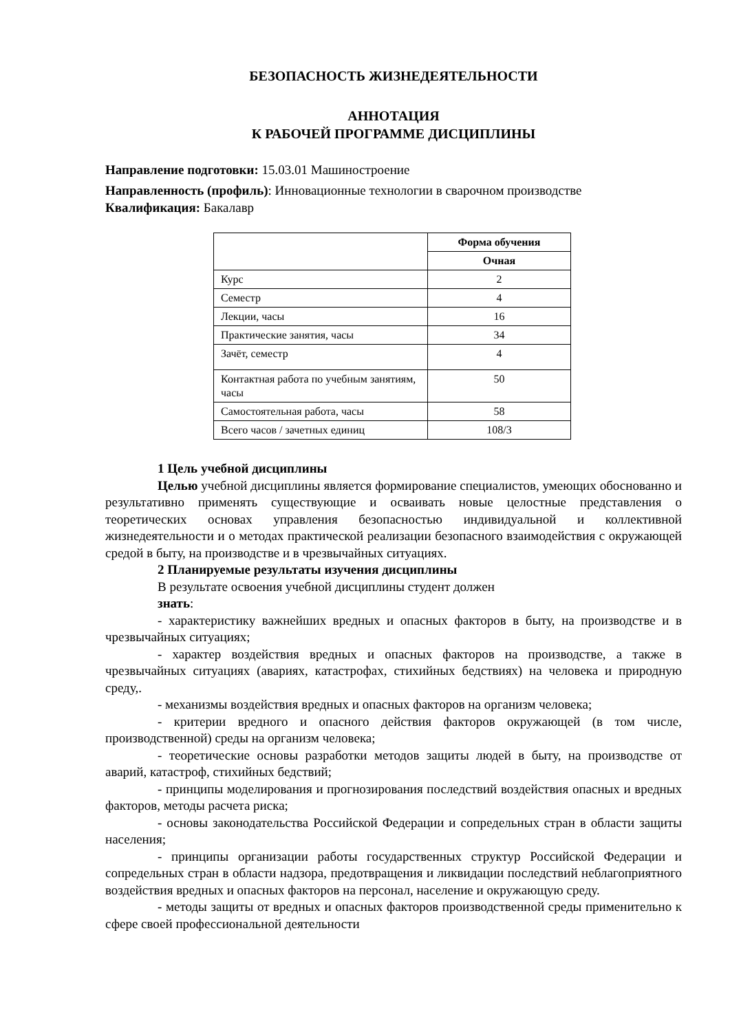БЕЗОПАСНОСТЬ ЖИЗНЕДЕЯТЕЛЬНОСТИ
АННОТАЦИЯ
К РАБОЧЕЙ ПРОГРАММЕ ДИСЦИПЛИНЫ
Направление подготовки: 15.03.01 Машиностроение
Направленность (профиль): Инновационные технологии в сварочном производстве
Квалификация: Бакалавр
| | Форма обучения |
| | Очная |
| Курс | 2 |
| Семестр | 4 |
| Лекции, часы | 16 |
| Практические занятия, часы | 34 |
| Зачёт, семестр | 4 |
| Контактная работа по учебным занятиям, часы | 50 |
| Самостоятельная работа, часы | 58 |
| Всего часов / зачетных единиц | 108/3 |
1 Цель учебной дисциплины
Целью учебной дисциплины является формирование специалистов, умеющих обоснованно и результативно применять существующие и осваивать новые целостные представления о теоретических основах управления безопасностью индивидуальной и коллективной жизнедеятельности и о методах практической реализации безопасного взаимодействия с окружающей средой в быту, на производстве и в чрезвычайных ситуациях.
2 Планируемые результаты изучения дисциплины
В результате освоения учебной дисциплины студент должен
знать:
- характеристику важнейших вредных и опасных факторов в быту, на производстве и в чрезвычайных ситуациях;
- характер воздействия вредных и опасных факторов на производстве, а также в чрезвычайных ситуациях (авариях, катастрофах, стихийных бедствиях) на человека и природную среду,.
- механизмы воздействия вредных и опасных факторов на организм человека;
- критерии вредного и опасного действия факторов окружающей (в том числе, производственной) среды на организм человека;
- теоретические основы разработки методов защиты людей в быту, на производстве от аварий, катастроф, стихийных бедствий;
- принципы моделирования и прогнозирования последствий воздействия опасных и вредных факторов, методы расчета риска;
- основы законодательства Российской Федерации и сопредельных стран в области защиты населения;
- принципы организации работы государственных структур Российской Федерации и сопредельных стран в области надзора, предотвращения и ликвидации последствий неблагоприятного воздействия вредных и опасных факторов на персонал, население и окружающую среду.
- методы защиты от вредных и опасных факторов производственной среды применительно к сфере своей профессиональной деятельности